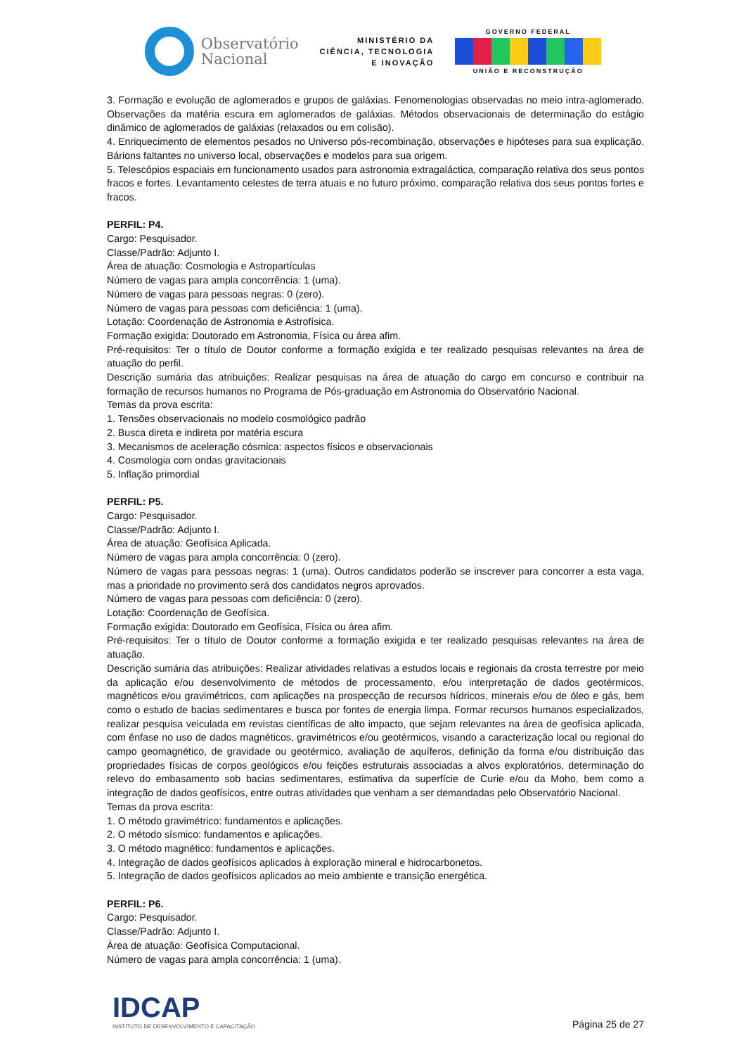Observatório
Nacional
MINISTÉRIO DA
CIÊNCIA, TECNOLOGIA
E INOVAÇÃO
GOVERNO FEDERAL
UNIÃO E RECONSTRUÇÃO
3. Formação e evolução de aglomerados e grupos de galáxias. Fenomenologias observadas no meio intra-aglomerado. Observações da matéria escura em aglomerados de galáxias. Métodos observacionais de determinação do estágio dinâmico de aglomerados de galáxias (relaxados ou em colisão).
4. Enriquecimento de elementos pesados no Universo pós-recombinação, observações e hipóteses para sua explicação. Bárions faltantes no universo local, observações e modelos para sua origem.
5. Telescópios espaciais em funcionamento usados para astronomia extragaláctica, comparação relativa dos seus pontos fracos e fortes. Levantamento celestes de terra atuais e no futuro próximo, comparação relativa dos seus pontos fortes e fracos.
PERFIL: P4.
Cargo: Pesquisador.
Classe/Padrão: Adjunto I.
Área de atuação: Cosmologia e Astropartículas
Número de vagas para ampla concorrência: 1 (uma).
Número de vagas para pessoas negras: 0 (zero).
Número de vagas para pessoas com deficiência: 1 (uma).
Lotação: Coordenação de Astronomia e Astrofísica.
Formação exigida: Doutorado em Astronomia, Física ou área afim.
Pré-requisitos: Ter o título de Doutor conforme a formação exigida e ter realizado pesquisas relevantes na área de atuação do perfil.
Descrição sumária das atribuições: Realizar pesquisas na área de atuação do cargo em concurso e contribuir na formação de recursos humanos no Programa de Pós-graduação em Astronomia do Observatório Nacional.
Temas da prova escrita:
1. Tensões observacionais no modelo cosmológico padrão
2. Busca direta e indireta por matéria escura
3. Mecanismos de aceleração cósmica: aspectos físicos e observacionais
4. Cosmologia com ondas gravitacionais
5. Inflação primordial
PERFIL: P5.
Cargo: Pesquisador.
Classe/Padrão: Adjunto I.
Área de atuação: Geofísica Aplicada.
Número de vagas para ampla concorrência: 0 (zero).
Número de vagas para pessoas negras: 1 (uma). Outros candidatos poderão se inscrever para concorrer a esta vaga, mas a prioridade no provimento será dos candidatos negros aprovados.
Número de vagas para pessoas com deficiência: 0 (zero).
Lotação: Coordenação de Geofísica.
Formação exigida: Doutorado em Geofísica, Física ou área afim.
Pré-requisitos: Ter o título de Doutor conforme a formação exigida e ter realizado pesquisas relevantes na área de atuação.
Descrição sumária das atribuições: Realizar atividades relativas a estudos locais e regionais da crosta terrestre por meio da aplicação e/ou desenvolvimento de métodos de processamento, e/ou interpretação de dados geotérmicos, magnéticos e/ou gravimétricos, com aplicações na prospecção de recursos hídricos, minerais e/ou de óleo e gás, bem como o estudo de bacias sedimentares e busca por fontes de energia limpa. Formar recursos humanos especializados, realizar pesquisa veiculada em revistas científicas de alto impacto, que sejam relevantes na área de geofísica aplicada, com ênfase no uso de dados magnéticos, gravimétricos e/ou geotérmicos, visando a caracterização local ou regional do campo geomagnético, de gravidade ou geotérmico, avaliação de aquíferos, definição da forma e/ou distribuição das propriedades físicas de corpos geológicos e/ou feições estruturais associadas a alvos exploratórios, determinação do relevo do embasamento sob bacias sedimentares, estimativa da superfície de Curie e/ou da Moho, bem como a integração de dados geofísicos, entre outras atividades que venham a ser demandadas pelo Observatório Nacional.
Temas da prova escrita:
1. O método gravimétrico: fundamentos e aplicações.
2. O método sísmico: fundamentos e aplicações.
3. O método magnético: fundamentos e aplicações.
4. Integração de dados geofísicos aplicados à exploração mineral e hidrocarbonetos.
5. Integração de dados geofísicos aplicados ao meio ambiente e transição energética.
PERFIL: P6.
Cargo: Pesquisador.
Classe/Padrão: Adjunto I.
Área de atuação: Geofísica Computacional.
Número de vagas para ampla concorrência: 1 (uma).
IDCAP
INSTITUTO DE DESENVOLVIMENTO E CAPACITAÇÃO
Página 25 de 27